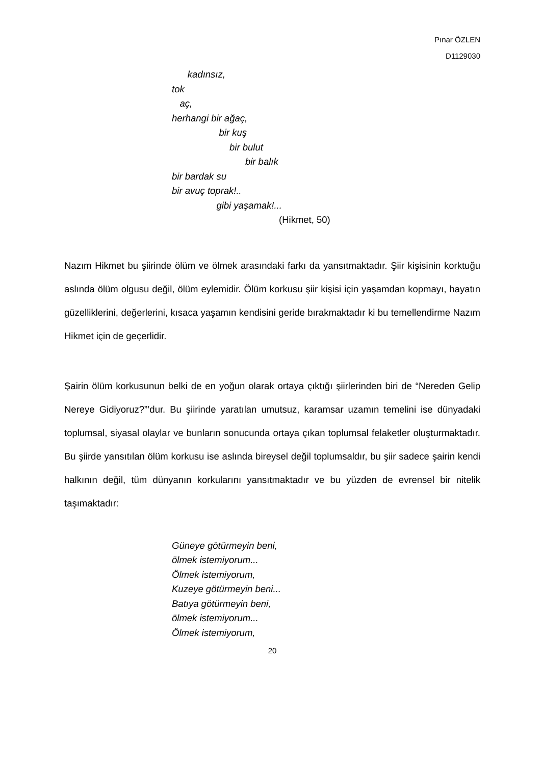Pınar ÖZLEN
D1129030
kadınsız,
tok
aç,
herhangi bir ağaç,
bir kuş
bir bulut
bir balık
bir bardak su
bir avuç toprak!..
gibi yaşamak!...
(Hikmet, 50)
Nazım Hikmet bu şiirinde ölüm ve ölmek arasındaki farkı da yansıtmaktadır. Şiir kişisinin korktuğu aslında ölüm olgusu değil, ölüm eylemidir. Ölüm korkusu şiir kişisi için yaşamdan kopmayı, hayatın güzelliklerini, değerlerini, kısaca yaşamın kendisini geride bırakmaktadır ki bu temellendirme Nazım Hikmet için de geçerlidir.
Şairin ölüm korkusunun belki de en yoğun olarak ortaya çıktığı şiirlerinden biri de “Nereden Gelip Nereye Gidiyoruz?”’dur. Bu şiirinde yaratılan umutsuz, karamsar uzamın temelini ise dünyadaki toplumsal, siyasal olaylar ve bunların sonucunda ortaya çıkan toplumsal felaketler oluşturmaktadır. Bu şiirde yansıtılan ölüm korkusu ise aslında bireysel değil toplumsaldır, bu şiir sadece şairin kendi halkının değil, tüm dünyanın korkularını yansıtmaktadır ve bu yüzden de evrensel bir nitelik taşımaktadır:
Güneye götürmeyin beni,
ölmek istemiyorum...
Ölmek istemiyorum,
Kuzeye götürmeyin beni...
Batıya götürmeyin beni,
ölmek istemiyorum...
Ölmek istemiyorum,
20